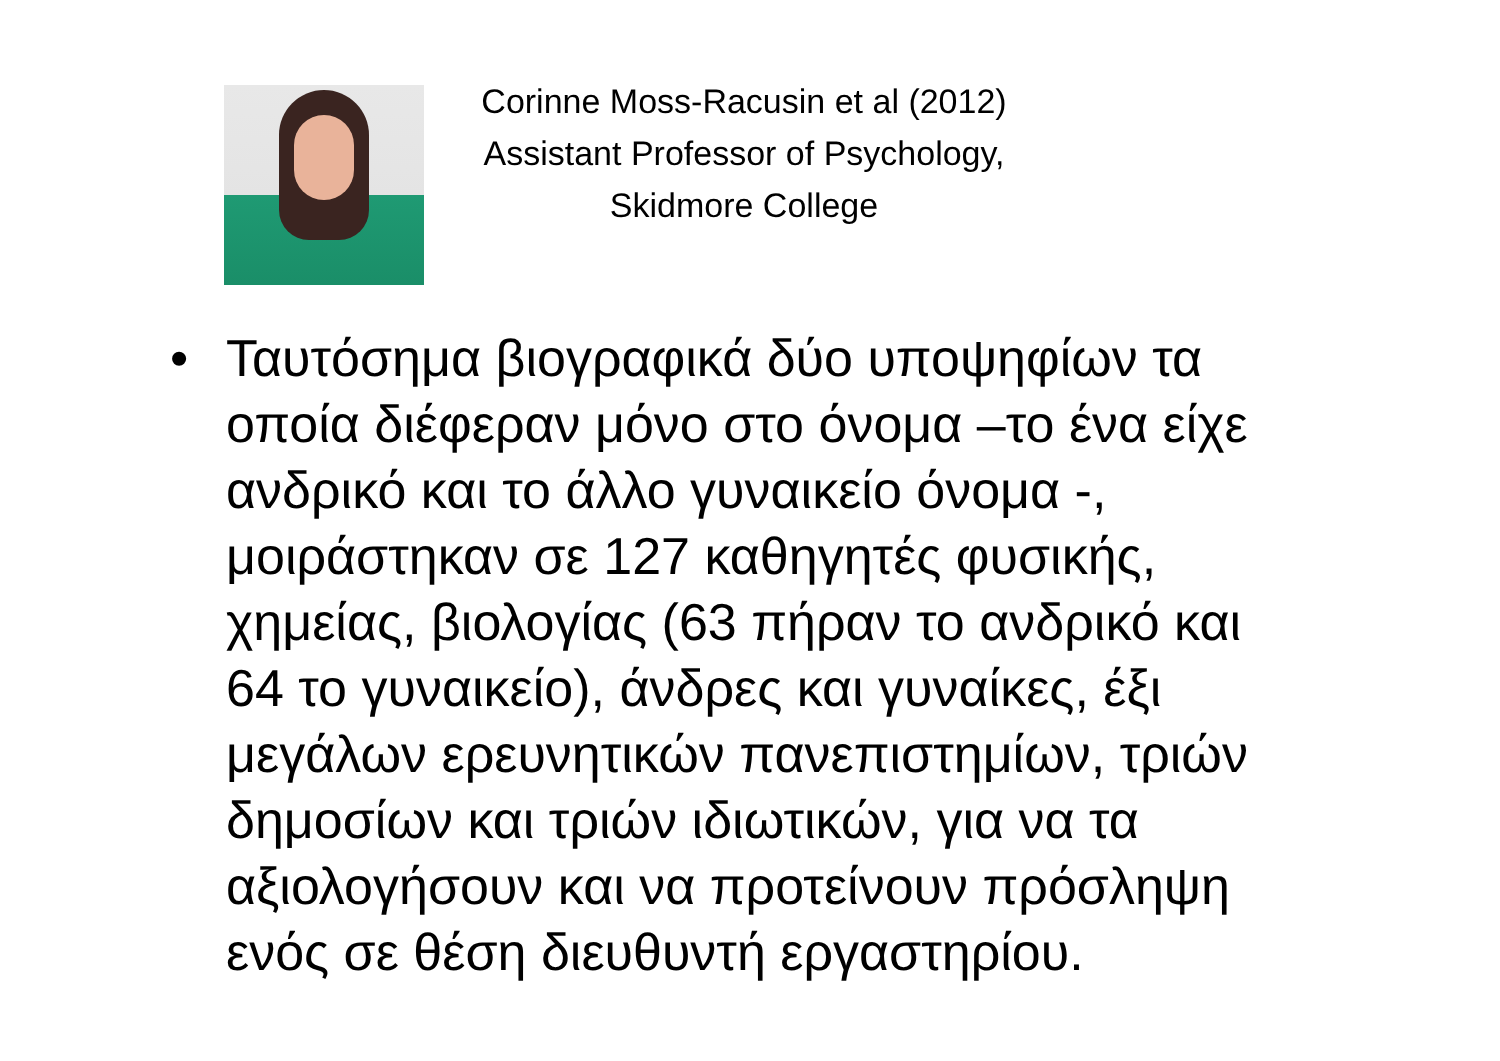Corinne Moss-Racusin et al (2012)
Assistant Professor of Psychology,
Skidmore College
• Ταυτόσημα βιογραφικά δύο υποψηφίων τα οποία διέφεραν μόνο στο όνομα –το ένα είχε ανδρικό και το άλλο γυναικείο όνομα -, μοιράστηκαν σε 127 καθηγητές φυσικής, χημείας, βιολογίας (63 πήραν το ανδρικό και 64 το γυναικείο), άνδρες και γυναίκες, έξι μεγάλων ερευνητικών πανεπιστημίων, τριών δημοσίων και τριών ιδιωτικών, για να τα αξιολογήσουν και να προτείνουν πρόσληψη ενός σε θέση διευθυντή εργαστηρίου.